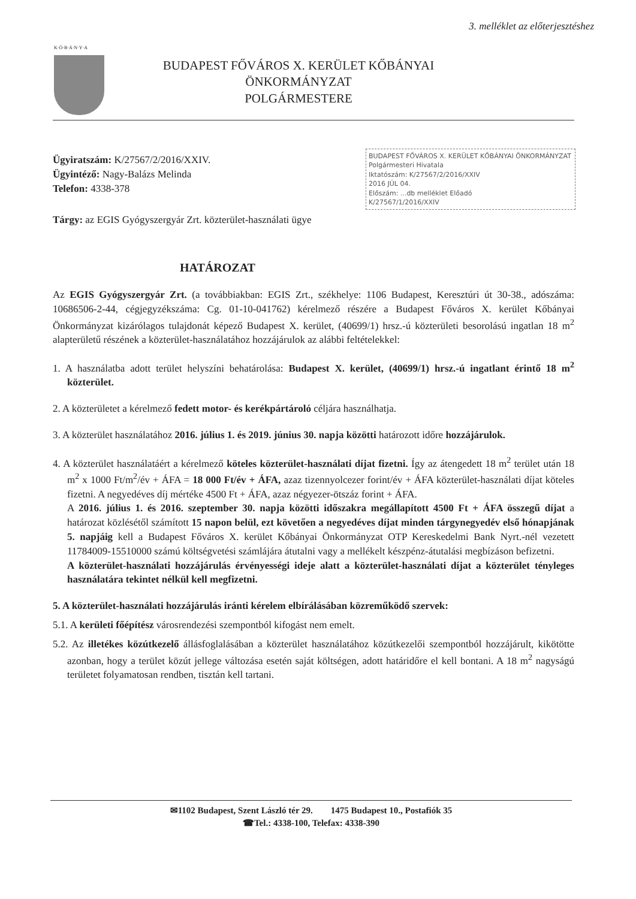3. melléklet az előterjesztéshez
K·Ő·B·Á·N·Y·A
BUDAPEST FŐVÁROS X. KERÜLET KŐBÁNYAI ÖNKORMÁNYZAT
POLGÁRMESTERE
Ügyiratszám: K/27567/2/2016/XXIV.
Ügyintéző: Nagy-Balázs Melinda
Telefon: 4338-378
BUDAPEST FŐVÁROS X. KERÜLET KŐBÁNYAI ÖNKORMÁNYZAT Polgármesteri Hivatala
Iktatószám: K/27567/2/2016/XXIV
2016 JÚL 04.
Előszám: ...db melléklet Előadó
K/27567/1/2016/XXIV
Tárgy: az EGIS Gyógyszergyár Zrt. közterület-használati ügye
HATÁROZAT
Az EGIS Gyógyszergyár Zrt. (a továbbiakban: EGIS Zrt., székhelye: 1106 Budapest, Keresztúri út 30-38., adószáma: 10686506-2-44, cégjegyzékszáma: Cg. 01-10-041762) kérelmező részére a Budapest Főváros X. kerület Kőbányai Önkormányzat kizárólagos tulajdonát képező Budapest X. kerület, (40699/1) hrsz.-ú közterületi besorolású ingatlan 18 m<sup>2</sup> alapterületű részének a közterület-használatához hozzájárulok az alábbi feltételekkel:
1. A használatba adott terület helyszíni behatárolása: Budapest X. kerület, (40699/1) hrsz.-ú ingatlant érintő 18 m<sup>2</sup> közterület.
2. A közterületet a kérelmező fedett motor- és kerékpártároló céljára használhatja.
3. A közterület használatához 2016. július 1. és 2019. június 30. napja közötti határozott időre hozzájárulok.
4. A közterület használatáért a kérelmező köteles közterület-használati díjat fizetni. Így az átengedett 18 m<sup>2</sup> terület után 18 m<sup>2</sup> x 1000 Ft/m<sup>2</sup>/év + ÁFA = 18 000 Ft/év + ÁFA, azaz tizennyolcezer forint/év + ÁFA közterület-használati díjat köteles fizetni. A negyedéves díj mértéke 4500 Ft + ÁFA, azaz négyezer-ötszáz forint + ÁFA.
A 2016. július 1. és 2016. szeptember 30. napja közötti időszakra megállapított 4500 Ft + ÁFA összegű díjat a határozat közlésétől számított 15 napon belül, ezt követően a negyedéves díjat minden tárgynegyedév első hónapjának 5. napjáig kell a Budapest Főváros X. kerület Kőbányai Önkormányzat OTP Kereskedelmi Bank Nyrt.-nél vezetett 11784009-15510000 számú költségvetési számlájára átutalni vagy a mellékelt készpénz-átutalási megbízáson befizetni.
A közterület-használati hozzájárulás érvényességi ideje alatt a közterület-használati díjat a közterület tényleges használatára tekintet nélkül kell megfizetni.
5. A közterület-használati hozzájárulás iránti kérelem elbírálásában közreműködő szervek:
5.1. A kerületi főépítész városrendezési szempontból kifogást nem emelt.
5.2. Az illetékes közútkezelő állásfoglalásában a közterület használatához közútkezelői szempontból hozzájárult, kikötötte azonban, hogy a terület közút jellege változása esetén saját költségen, adott határidőre el kell bontani. A 18 m<sup>2</sup> nagyságú területet folyamatosan rendben, tisztán kell tartani.
✉1102 Budapest, Szent László tér 29. 1475 Budapest 10., Postafiók 35
☎Tel.: 4338-100, Telefax: 4338-390